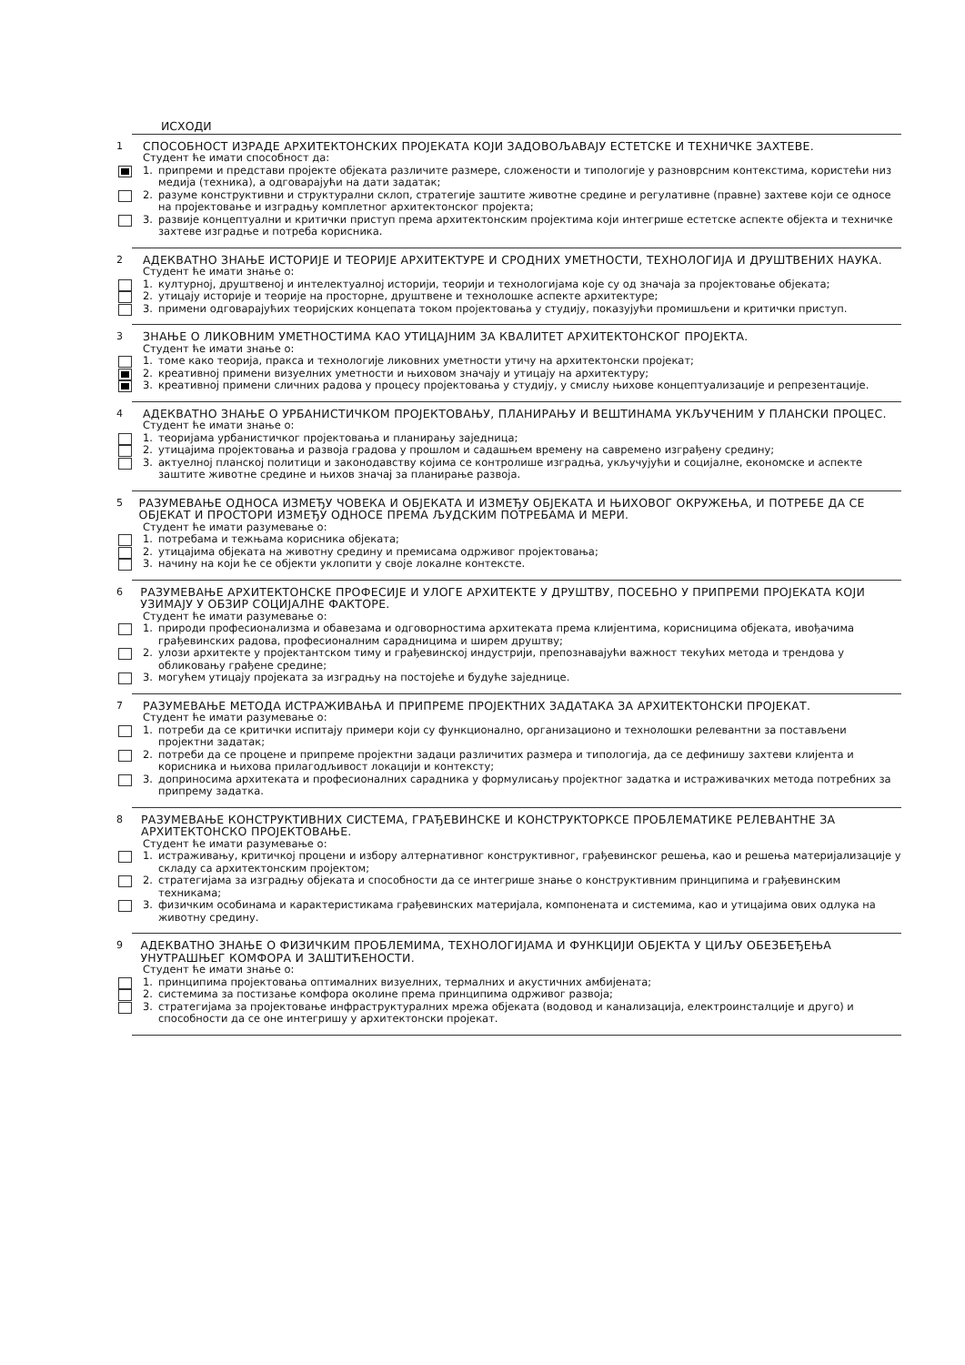ИСХОДИ
1 СПОСОБНОСТ ИЗРАДЕ АРХИТЕКТОНСКИХ ПРОЈЕКАТА КОЈИ ЗАДОВОЉАВАЈУ ЕСТЕТСКЕ И ТЕХНИЧКЕ ЗАХТЕВЕ.
Студент ће имати способност да:
1. припреми и представи пројекте објеката различите размере, сложености и типологије у разноврсним контекстима, користећи низ медија (техника), а одговарајући на дати задатак;
2. разуме конструктивни и структурални склоп, стратегије заштите животне средине и регулативне (правне) захтеве који се односе на пројектовање и изградњу комплетног архитектонског пројекта;
3. развије концептуални и критички приступ према архитектонским пројектима који интегрише естетске аспекте објекта и техничке захтеве изградње и потреба корисника.
2 АДЕКВАТНО ЗНАЊЕ ИСТОРИЈЕ И ТЕОРИЈЕ АРХИТЕКТУРЕ И СРОДНИХ УМЕТНОСТИ, ТЕХНОЛОГИЈА И ДРУШТВЕНИХ НАУКА.
Студент ће имати знање о:
1. културној, друштвеној и интелектуалној историји, теорији и технологијама које су од значаја за пројектовање објеката;
2. утицају историје и теорије на просторне, друштвене и технолошке аспекте архитектуре;
3. примени одговарајућих теоријских концепата током пројектовања у студију, показујући промишљени и критички приступ.
3 ЗНАЊЕ О ЛИКОВНИМ УМЕТНОСТИМА КАО УТИЦАЈНИМ ЗА КВАЛИТЕТ АРХИТЕКТОНСКОГ ПРОЈЕКТА.
Студент ће имати знање о:
1. томе како теорија, пракса и технологије ликовних уметности утичу на архитектонски пројекат;
2. креативној примени визуелних уметности и њиховом значају и утицају на архитектуру;
3. креативној примени сличних радова у процесу пројектовања у студију, у смислу њихове концептуализације и репрезентације.
4 АДЕКВАТНО ЗНАЊЕ О УРБАНИСТИЧКОМ ПРОЈЕКТОВАЊУ, ПЛАНИРАЊУ И ВЕШТИНАМА УКЉУЧЕНИМ У ПЛАНСКИ ПРОЦЕС.
Студент ће имати знање о:
1. теоријама урбанистичког пројектовања и планирању заједница;
2. утицајима пројектовања и развоја градова у прошлом и садашњем времену на савремено изграђену средину;
3. актуелној планској политици и законодавству којима се контролише изградња, укључујући и социјалне, економске и аспекте заштите животне средине и њихов значај за планирање развоја.
5 РАЗУМЕВАЊЕ ОДНОСА ИЗМЕЂУ ЧОВЕКА И ОБЈЕКАТА И ИЗМЕЂУ ОБЈЕКАТА И ЊИХОВОГ ОКРУЖЕЊА, И ПОТРЕБЕ ДА СЕ ОБЈЕКАТ И ПРОСТОРИ ИЗМЕЂУ ОДНОСЕ ПРЕМА ЉУДСКИМ ПОТРЕБАМА И МЕРИ.
Студент ће имати разумевање о:
1. потребама и тежњама корисника објеката;
2. утицајима објеката на животну средину и премисама одрживог пројектовања;
3. начину на који ће се објекти уклопити у своје локалне контексте.
6 РАЗУМЕВАЊЕ АРХИТЕКТОНСКЕ ПРОФЕСИЈЕ И УЛОГЕ АРХИТЕКТЕ У ДРУШТВУ, ПОСЕБНО У ПРИПРЕМИ ПРОЈЕКАТА КОЈИ УЗИМАЈУ У ОБЗИР СОЦИЈАЛНЕ ФАКТОРЕ.
Студент ће имати разумевање о:
1. природи професионализма и обавезама и одговорностима архитеката према клијентима, корисницима објеката, ивођачима грађевинских радова, професионалним сарадницима и ширем друштву;
2. улози архитекте у пројектантском тиму и грађевинској индустрији, препознавајући важност текућих метода и трендова у обликовању грађене средине;
3. могућем утицају пројеката за изградњу на постојеће и будуће заједнице.
7 РАЗУМЕВАЊЕ МЕТОДА ИСТРАЖИВАЊА И ПРИПРЕМЕ ПРОЈЕКТНИХ ЗАДАТАКА ЗА АРХИТЕКТОНСКИ ПРОЈЕКАТ.
Студент ће имати разумевање о:
1. потреби да се критички испитају примери који су функционално, организационо и технолошки релевантни за постављени пројектни задатак;
2. потреби да се процене и припреме пројектни задаци различитих размера и типологија, да се дефинишу захтеви клијента и корисника и њихова прилагодљивост локацији и контексту;
3. доприносима архитеката и професионалних сарадника у формулисању пројектног задатка и истраживачких метода потребних за припрему задатка.
8 РАЗУМЕВАЊЕ КОНСТРУКТИВНИХ СИСТЕМА, ГРАЂЕВИНСКЕ И КОНСТРУКТОРКСЕ ПРОБЛЕМАТИКЕ РЕЛЕВАНТНЕ ЗА АРХИТЕКТОНСКО ПРОЈЕКТОВАЊЕ.
Студент ће имати разумевање о:
1. истраживању, критичкој процени и избору алтернативног конструктивног, грађевинског решења, као и решења материјализације у складу са архитектонским пројектом;
2. стратегијама за изградњу објеката и способности да се интегрише знање о конструктивним принципима и грађевинским техникама;
3. физичким особинама и карактеристикама грађевинских материјала, компонената и системима, као и утицајима ових одлука на животну средину.
9 АДЕКВАТНО ЗНАЊЕ О ФИЗИЧКИМ ПРОБЛЕМИМА, ТЕХНОЛОГИЈАМА И ФУНКЦИЈИ ОБЈЕКТА У ЦИЉУ ОБЕЗБЕЂЕЊА УНУТРАШЊЕГ КОМФОРА И ЗАШТИЋЕНОСТИ.
Студент ће имати знање о:
1. принципима пројектовања оптималних визуелних, термалних и акустичних амбијената;
2. системима за постизање комфора околине према принципима одрживог развоја;
3. стратегијама за пројектовање инфраструктуралних мрежа објеката (водовод и канализација, електроинсталције и друго) и способности да се оне интегришу у архитектонски пројекат.